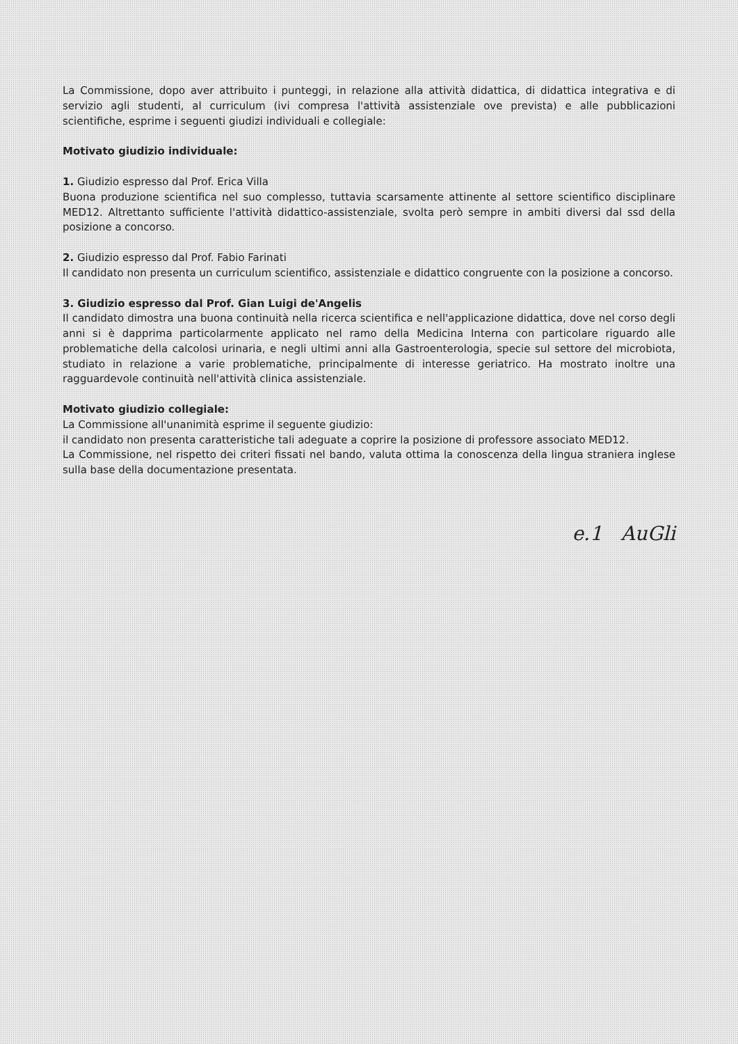La Commissione, dopo aver attribuito i punteggi, in relazione alla attività didattica, di didattica integrativa e di servizio agli studenti, al curriculum (ivi compresa l'attività assistenziale ove prevista) e alle pubblicazioni scientifiche, esprime i seguenti giudizi individuali e collegiale:
Motivato giudizio individuale:
1. Giudizio espresso dal Prof. Erica Villa
Buona produzione scientifica nel suo complesso, tuttavia scarsamente attinente al settore scientifico disciplinare MED12. Altrettanto sufficiente l'attività didattico-assistenziale, svolta però sempre in ambiti diversi dal ssd della posizione a concorso.
2. Giudizio espresso dal Prof. Fabio Farinati
Il candidato non presenta un curriculum scientifico, assistenziale e didattico congruente con la posizione a concorso.
3. Giudizio espresso dal Prof. Gian Luigi de'Angelis
Il candidato dimostra una buona continuità nella ricerca scientifica e nell'applicazione didattica, dove nel corso degli anni si è dapprima particolarmente applicato nel ramo della Medicina Interna con particolare riguardo alle problematiche della calcolosi urinaria, e negli ultimi anni alla Gastroenterologia, specie sul settore del microbiota, studiato in relazione a varie problematiche, principalmente di interesse geriatrico. Ha mostrato inoltre una ragguardevole continuità nell'attività clinica assistenziale.
Motivato giudizio collegiale:
La Commissione all'unanimità esprime il seguente giudizio:
il candidato non presenta caratteristiche tali adeguate a coprire la posizione di professore associato MED12.
La Commissione, nel rispetto dei criteri fissati nel bando, valuta ottima la conoscenza della lingua straniera inglese sulla base della documentazione presentata.
e.1 AuGli